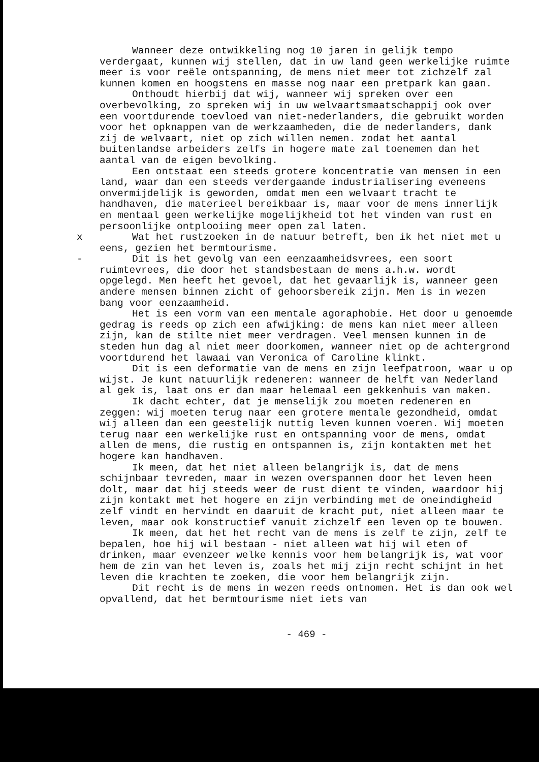Wanneer deze ontwikkeling nog 10 jaren in gelijk tempo verdergaat, kunnen wij stellen, dat in uw land geen werkelijke ruimte meer is voor reële ontspanning, de mens niet meer tot zichzelf zal kunnen komen en hoogstens en masse nog naar een pretpark kan gaan.
Onthoudt hierbij dat wij, wanneer wij spreken over een overbevolking, zo spreken wij in uw welvaartsmaatschappij ook over een voortdurende toevloed van niet-nederlanders, die gebruikt worden voor het opknappen van de werkzaamheden, die de nederlanders, dank zij de welvaart, niet op zich willen nemen. zodat het aantal buitenlandse arbeiders zelfs in hogere mate zal toenemen dan het aantal van de eigen bevolking.
Een ontstaat een steeds grotere koncentratie van mensen in een land, waar dan een steeds verdergaande industrialisering eveneens onvermijdelijk is geworden, omdat men een welvaart tracht te handhaven, die materieel bereikbaar is, maar voor de mens innerlijk en mentaal geen werkelijke mogelijkheid tot het vinden van rust en persoonlijke ontplooiing meer open zal laten.
x Wat het rustzoeken in de natuur betreft, ben ik het niet met u eens, gezien het bermtourisme.
- Dit is het gevolg van een eenzaamheidsvrees, een soort ruimtevrees, die door het standsbestaan de mens a.h.w. wordt opgelegd. Men heeft het gevoel, dat het gevaarlijk is, wanneer geen andere mensen binnen zicht of gehoorsbereik zijn. Men is in wezen bang voor eenzaamheid.
Het is een vorm van een mentale agoraphobie. Het door u genoemde gedrag is reeds op zich een afwijking: de mens kan niet meer alleen zijn, kan de stilte niet meer verdragen. Veel mensen kunnen in de steden hun dag al niet meer doorkomen, wanneer niet op de achtergrond voortdurend het lawaai van Veronica of Caroline klinkt.
Dit is een deformatie van de mens en zijn leefpatroon, waar u op wijst. Je kunt natuurlijk redeneren: wanneer de helft van Nederland al gek is, laat ons er dan maar helemaal een gekkenhuis van maken.
Ik dacht echter, dat je menselijk zou moeten redeneren en zeggen: wij moeten terug naar een grotere mentale gezondheid, omdat wij alleen dan een geestelijk nuttig leven kunnen voeren. Wij moeten terug naar een werkelijke rust en ontspanning voor de mens, omdat allen de mens, die rustig en ontspannen is, zijn kontakten met het hogere kan handhaven.
Ik meen, dat het niet alleen belangrijk is, dat de mens schijnbaar tevreden, maar in wezen overspannen door het leven heen dolt, maar dat hij steeds weer de rust dient te vinden, waardoor hij zijn kontakt met het hogere en zijn verbinding met de oneindigheid zelf vindt en hervindt en daaruit de kracht put, niet alleen maar te leven, maar ook konstructief vanuit zichzelf een leven op te bouwen.
Ik meen, dat het het recht van de mens is zelf te zijn, zelf te bepalen, hoe hij wil bestaan - niet alleen wat hij wil eten of drinken, maar evenzeer welke kennis voor hem belangrijk is, wat voor hem de zin van het leven is, zoals het mij zijn recht schijnt in het leven die krachten te zoeken, die voor hem belangrijk zijn.
Dit recht is de mens in wezen reeds ontnomen. Het is dan ook wel opvallend, dat het bermtourisme niet iets van
- 469 -